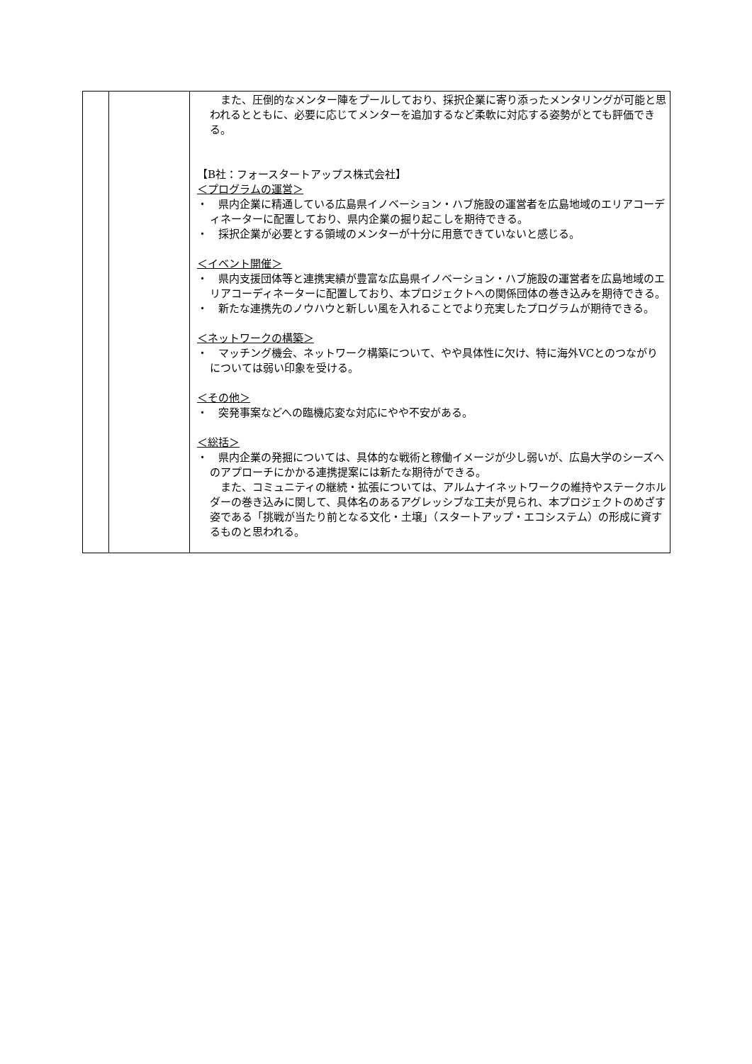| | | また、圧倒的なメンター陣をプールしており、採択企業に寄り添ったメンタリングが可能と思われるとともに、必要に応じてメンターを追加するなど柔軟に対応する姿勢がとても評価できる。 【B社：フォースタートアップス株式会社】 ＜プログラムの運営＞ ・ 県内企業に精通している広島県イノベーション・ハブ施設の運営者を広島地域のエリアコーディネーターに配置しており、県内企業の掘り起こしを期待できる。 ・ 採択企業が必要とする領域のメンターが十分に用意できていないと感じる。 ＜イベント開催＞ ・ 県内支援団体等と連携実績が豊富な広島県イノベーション・ハブ施設の運営者を広島地域のエリアコーディネーターに配置しており、本プロジェクトへの関係団体の巻き込みを期待できる。 ・ 新たな連携先のノウハウと新しい風を入れることでより充実したプログラムが期待できる。 ＜ネットワークの構築＞ ・ マッチング機会、ネットワーク構築について、やや具体性に欠け、特に海外VCとのつながりについては弱い印象を受ける。 ＜その他＞ ・ 突発事案などへの臨機応変な対応にやや不安がある。 ＜総括＞ ・ 県内企業の発掘については、具体的な戦術と稼働イメージが少し弱いが、広島大学のシーズへのアプローチにかかる連携提案には新たな期待ができる。 また、コミュニティの継続・拡張については、アルムナイネットワークの維持やステークホルダーの巻き込みに関して、具体名のあるアグレッシブな工夫が見られ、本プロジェクトのめざす姿である「挑戦が当たり前となる文化・土壌」（スタートアップ・エコシステム）の形成に資するものと思われる。 |